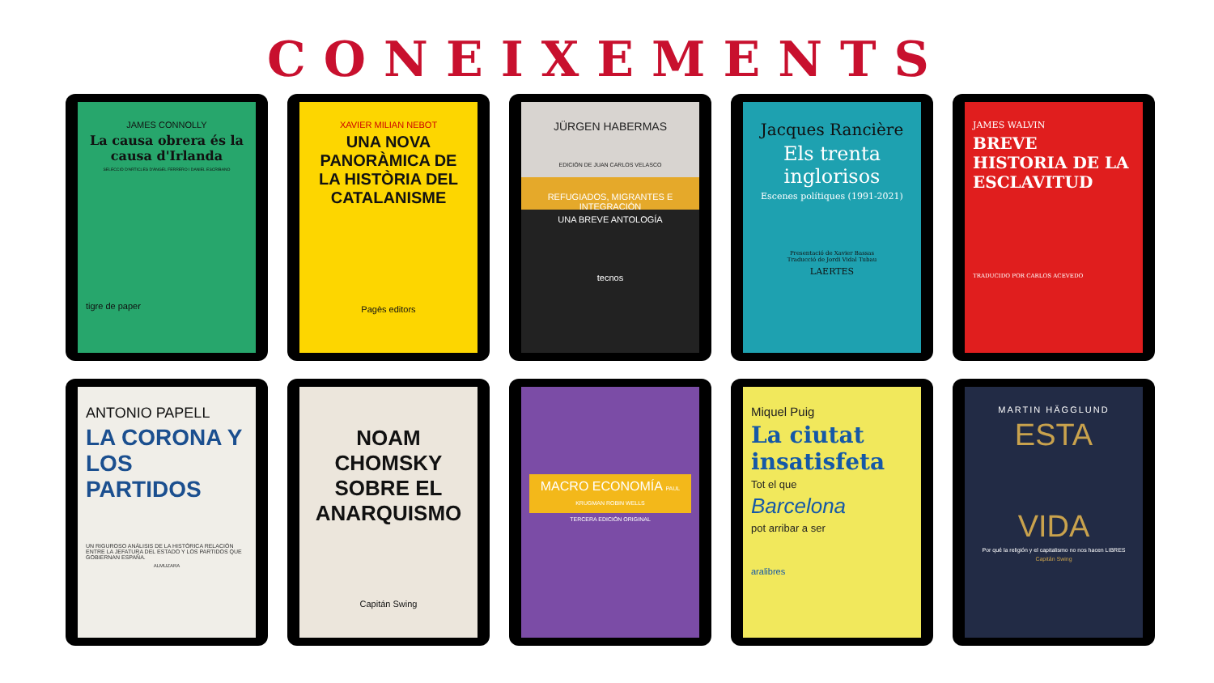CONEIXEMENTS
JAMES CONNOLLY
La causa obrera és la causa d'Irlanda
SELECCIÓ D'ARTICLES D'ÀNGEL FERRERO I DANIEL ESCRIBANO
tigre de paper
XAVIER MILIAN NEBOT
UNA NOVA PANORÀMICA DE LA HISTÒRIA DEL CATALANISME
Pagès editors
JÜRGEN HABERMAS
EDICIÓN DE JUAN CARLOS VELASCO
REFUGIADOS, MIGRANTES E INTEGRACIÓN
UNA BREVE ANTOLOGÍA
tecnos
Jacques Rancière
Els trenta inglorisos
Escenes polítiques (1991-2021)
Presentació de Xavier Bassas
Traducció de Jordi Vidal Tubau
LAERTES
JAMES WALVIN
BREVE HISTORIA DE LA ESCLAVITUD
TRADUCIDO POR CARLOS ACEVEDO
ANTONIO PAPELL
LA CORONA Y LOS PARTIDOS
UN RIGUROSO ANÁLISIS DE LA HISTÓRICA RELACIÓN ENTRE LA JEFATURA DEL ESTADO Y LOS PARTIDOS QUE GOBIERNAN ESPAÑA.
ALMUZARA
NOAM CHOMSKY SOBRE EL ANARQUISMO
Capitán Swing
MACRO ECONOMÍA PAUL KRUGMAN ROBIN WELLS
TERCERA EDICIÓN ORIGINAL
Miquel Puig
La ciutat insatisfeta
Tot el que
Barcelona
pot arribar a ser
aralibres
MARTIN HÄGGLUND
ESTA
VIDA
Por qué la religión y el capitalismo no nos hacen LIBRES
Capitán Swing